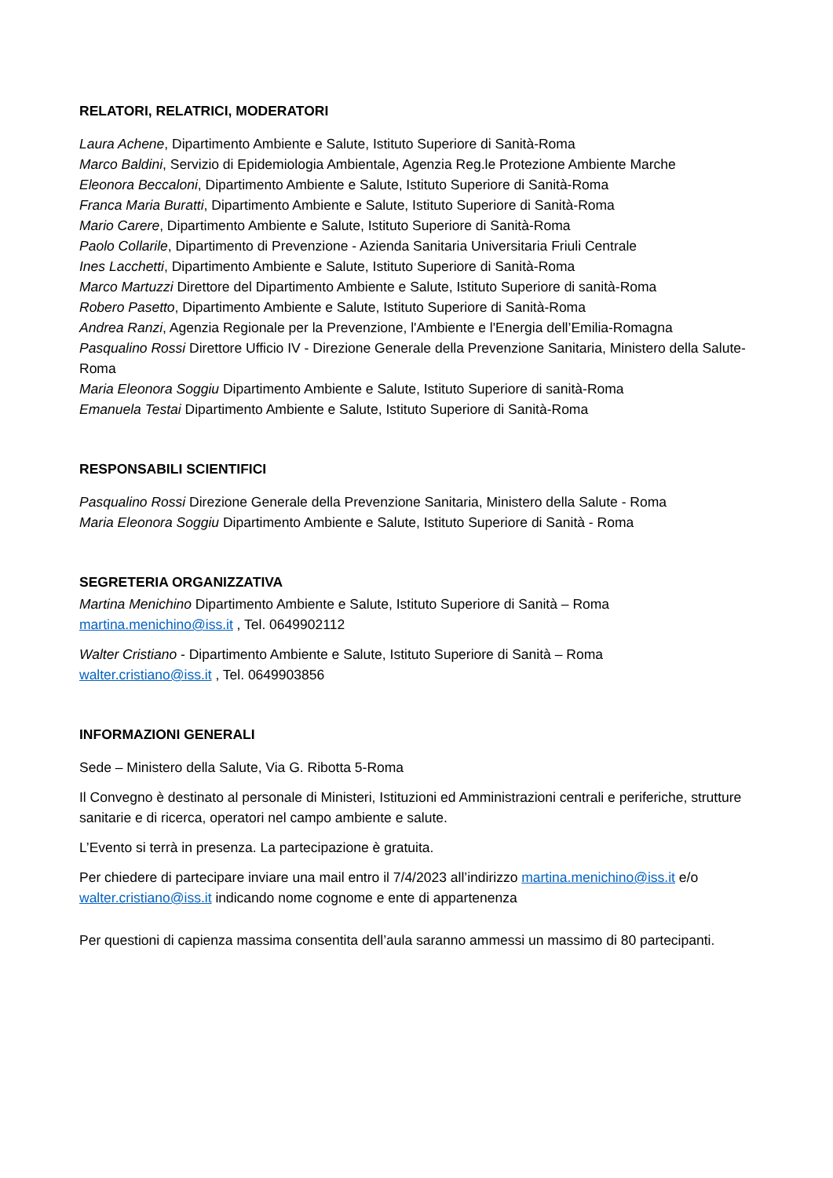RELATORI, RELATRICI, MODERATORI
Laura Achene, Dipartimento Ambiente e Salute, Istituto Superiore di Sanità-Roma
Marco Baldini, Servizio di Epidemiologia Ambientale, Agenzia Reg.le Protezione Ambiente Marche
Eleonora Beccaloni, Dipartimento Ambiente e Salute, Istituto Superiore di Sanità-Roma
Franca Maria Buratti, Dipartimento Ambiente e Salute, Istituto Superiore di Sanità-Roma
Mario Carere, Dipartimento Ambiente e Salute, Istituto Superiore di Sanità-Roma
Paolo Collarile, Dipartimento di Prevenzione - Azienda Sanitaria Universitaria Friuli Centrale
Ines Lacchetti, Dipartimento Ambiente e Salute, Istituto Superiore di Sanità-Roma
Marco Martuzzi Direttore del Dipartimento Ambiente e Salute, Istituto Superiore di sanità-Roma
Robero Pasetto, Dipartimento Ambiente e Salute, Istituto Superiore di Sanità-Roma
Andrea Ranzi, Agenzia Regionale per la Prevenzione, l'Ambiente e l'Energia dell’Emilia-Romagna
Pasqualino Rossi Direttore Ufficio IV - Direzione Generale della Prevenzione Sanitaria, Ministero della Salute-Roma
Maria Eleonora Soggiu Dipartimento Ambiente e Salute, Istituto Superiore di sanità-Roma
Emanuela Testai Dipartimento Ambiente e Salute, Istituto Superiore di Sanità-Roma
RESPONSABILI SCIENTIFICI
Pasqualino Rossi Direzione Generale della Prevenzione Sanitaria, Ministero della Salute - Roma
Maria Eleonora Soggiu Dipartimento Ambiente e Salute, Istituto Superiore di Sanità - Roma
SEGRETERIA ORGANIZZATIVA
Martina Menichino Dipartimento Ambiente e Salute, Istituto Superiore di Sanità – Roma
martina.menichino@iss.it , Tel. 0649902112
Walter Cristiano - Dipartimento Ambiente e Salute, Istituto Superiore di Sanità – Roma
walter.cristiano@iss.it , Tel. 0649903856
INFORMAZIONI GENERALI
Sede – Ministero della Salute, Via G. Ribotta 5-Roma
Il Convegno è destinato al personale di Ministeri, Istituzioni ed Amministrazioni centrali e periferiche, strutture sanitarie e di ricerca, operatori nel campo ambiente e salute.
L’Evento si terrà in presenza. La partecipazione è gratuita.
Per chiedere di partecipare inviare una mail entro il 7/4/2023 all’indirizzo martina.menichino@iss.it e/o walter.cristiano@iss.it indicando nome cognome e ente di appartenenza
Per questioni di capienza massima consentita dell’aula saranno ammessi un massimo di 80 partecipanti.